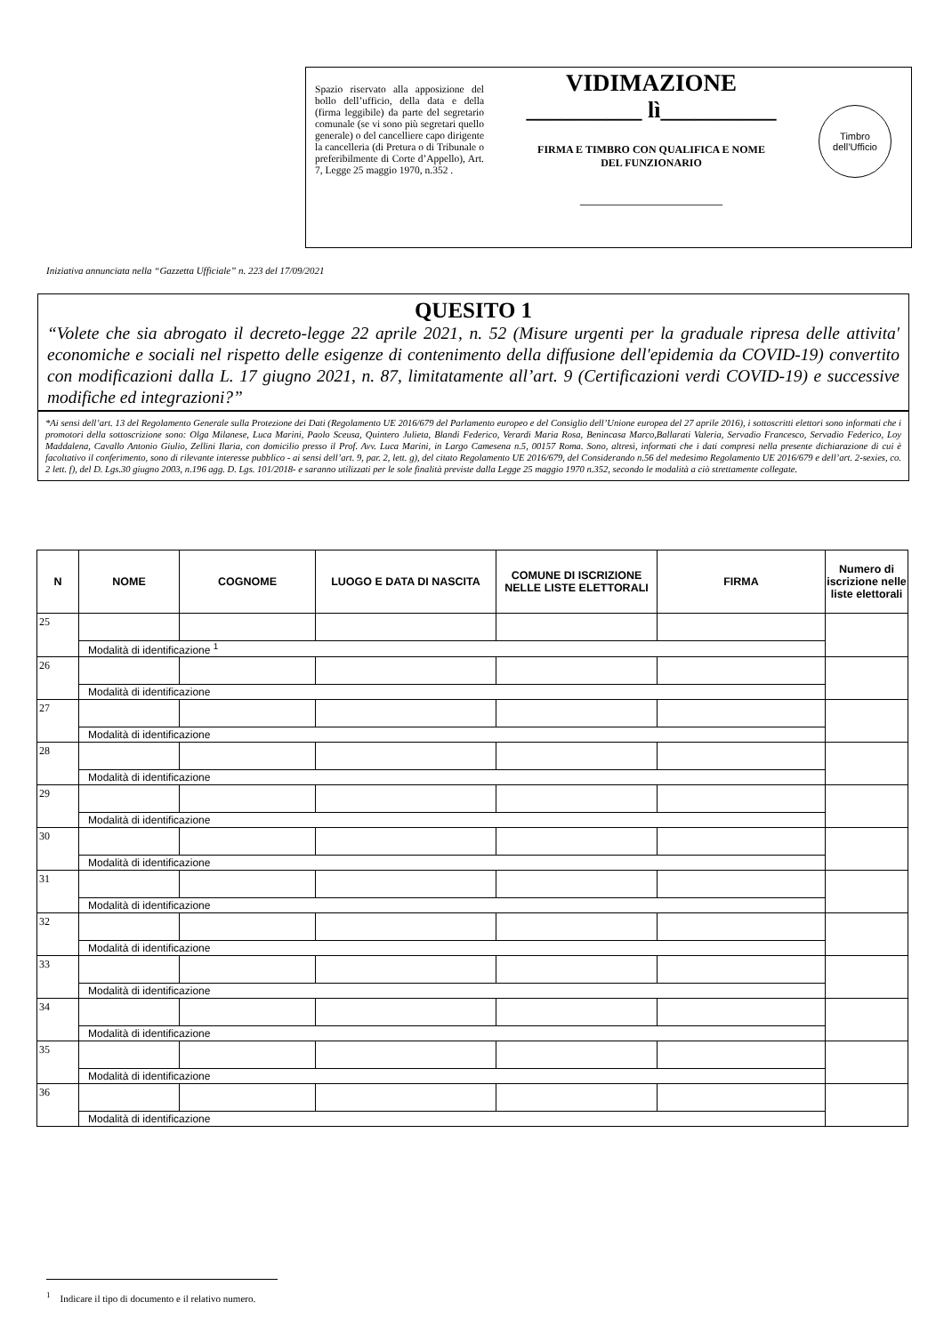Spazio riservato alla apposizione del bollo dell’ufficio, della data e della (firma leggibile) da parte del segretario comunale (se vi sono più segretari quello generale) o del cancelliere capo dirigente la cancelleria (di Pretura o di Tribunale o preferibilmente di Corte d’Appello), Art. 7, Legge 25 maggio 1970, n.352 .
VIDIMAZIONE
__________ lì__________
FIRMA E TIMBRO CON QUALIFICA E NOME
DEL FUNZIONARIO
____________________
Timbro
dell’Ufficio
Iniziativa annunciata nella “Gazzetta Ufficiale” n. 223 del 17/09/2021
QUESITO 1
“Volete che sia abrogato il decreto-legge 22 aprile 2021, n. 52 (Misure urgenti per la graduale ripresa delle attivita' economiche e sociali nel rispetto delle esigenze di contenimento della diffusione dell'epidemia da COVID-19) convertito con modificazioni dalla L. 17 giugno 2021, n. 87, limitatamente all’art. 9 (Certificazioni verdi COVID-19) e successive modifiche ed integrazioni?”
*Ai sensi dell’art. 13 del Regolamento Generale sulla Protezione dei Dati (Regolamento UE 2016/679 del Parlamento europeo e del Consiglio dell’Unione europea del 27 aprile 2016), i sottoscritti elettori sono informati che i promotori della sottoscrizione sono: Olga Milanese, Luca Marini, Paolo Sceusa, Quintero Julieta, Blandi Federico, Verardi Maria Rosa, Benincasa Marco,Ballarati Valeria, Servadio Francesco, Servadio Federico, Loy Maddalena, Cavallo Antonio Giulio, Zellini Ilaria, con domicilio presso il Prof. Avv. Luca Marini, in Largo Camesena n.5, 00157 Roma. Sono, altresì, informati che i dati compresi nella presente dichiarazione di cui è facoltativo il conferimento, sono di rilevante interesse pubblico - ai sensi dell’art. 9, par. 2, lett. g), del citato Regolamento UE 2016/679, del Considerando n.56 del medesimo Regolamento UE 2016/679 e dell’art. 2-sexies, co. 2 lett. f), del D. Lgs.30 giugno 2003, n.196 agg. D. Lgs. 101/2018- e saranno utilizzati per le sole finalità previste dalla Legge 25 maggio 1970 n.352, secondo le modalità a ciò strettamente collegate.
| N | NOME | COGNOME | LUOGO E DATA DI NASCITA | COMUNE DI ISCRIZIONE NELLE LISTE ELETTORALI | FIRMA | Numero di iscrizione nelle liste elettorali |
| --- | --- | --- | --- | --- | --- | --- |
| 25 | | | | | | |
| | Modalità di identificazione <sup>1</sup> | | | | | |
| 26 | | | | | | |
| | Modalità di identificazione | | | | | |
| 27 | | | | | | |
| | Modalità di identificazione | | | | | |
| 28 | | | | | | |
| | Modalità di identificazione | | | | | |
| 29 | | | | | | |
| | Modalità di identificazione | | | | | |
| 30 | | | | | | |
| | Modalità di identificazione | | | | | |
| 31 | | | | | | |
| | Modalità di identificazione | | | | | |
| 32 | | | | | | |
| | Modalità di identificazione | | | | | |
| 33 | | | | | | |
| | Modalità di identificazione | | | | | |
| 34 | | | | | | |
| | Modalità di identificazione | | | | | |
| 35 | | | | | | |
| | Modalità di identificazione | | | | | |
| 36 | | | | | | |
| | Modalità di identificazione | | | | | |
<sup>1</sup> Indicare il tipo di documento e il relativo numero.